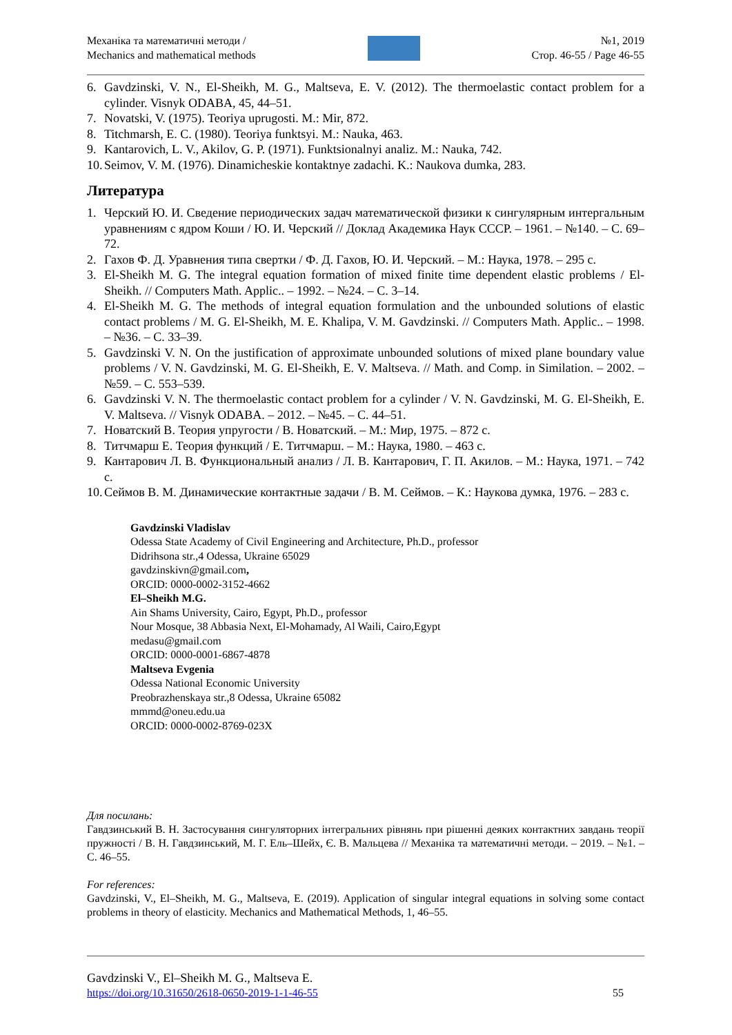Механіка та математичні методи /
Mechanics and mathematical methods
№1, 2019
Стор. 46-55 / Page 46-55
6. Gavdzinski, V. N., El-Sheikh, M. G., Maltseva, E. V. (2012). The thermoelastic contact problem for a cylinder. Visnyk ODABA, 45, 44–51.
7. Novatski, V. (1975). Teoriya uprugosti. M.: Mir, 872.
8. Titchmarsh, E. C. (1980). Teoriya funktsyi. M.: Nauka, 463.
9. Kantarovich, L. V., Akilov, G. P. (1971). Funktsionalnyi analiz. M.: Nauka, 742.
10. Seimov, V. M. (1976). Dinamicheskie kontaktnye zadachi. K.: Naukova dumka, 283.
Литература
1. Черский Ю. И. Сведение периодических задач математической физики к сингулярным интергальным уравнениям с ядром Коши / Ю. И. Черский // Доклад Академика Наук СССР. – 1961. – №140. – С. 69–72.
2. Гахов Ф. Д. Уравнения типа свертки / Ф. Д. Гахов, Ю. И. Черский. – М.: Наука, 1978. – 295 с.
3. El-Sheikh M. G. The integral equation formation of mixed finite time dependent elastic problems / El-Sheikh. // Computers Math. Applic.. – 1992. – №24. – С. 3–14.
4. El-Sheikh M. G. The methods of integral equation formulation and the unbounded solutions of elastic contact problems / M. G. El-Sheikh, M. E. Khalipa, V. M. Gavdzinski. // Computers Math. Applic.. – 1998. – №36. – С. 33–39.
5. Gavdzinski V. N. On the justification of approximate unbounded solutions of mixed plane boundary value problems / V. N. Gavdzinski, M. G. El-Sheikh, E. V. Maltseva. // Math. and Comp. in Similation. – 2002. – №59. – С. 553–539.
6. Gavdzinski V. N. The thermoelastic contact problem for a cylinder / V. N. Gavdzinski, M. G. El-Sheikh, E. V. Maltseva. // Visnyk ODABA. – 2012. – №45. – С. 44–51.
7. Новатский В. Теория упругости / В. Новатский. – М.: Мир, 1975. – 872 с.
8. Титчмарш Е. Теория функций / Е. Титчмарш. – М.: Наука, 1980. – 463 с.
9. Кантарович Л. В. Функциональный анализ / Л. В. Кантарович, Г. П. Акилов. – М.: Наука, 1971. – 742 с.
10. Сеймов В. М. Динамические контактные задачи / В. М. Сеймов. – К.: Наукова думка, 1976. – 283 с.
Gavdzinski Vladislav
Odessa State Academy of Civil Engineering and Architecture, Ph.D., professor
Didrihsona str.,4 Odessa, Ukraine 65029
gavdzinskivn@gmail.com,
ORCID: 0000-0002-3152-4662
El–Sheikh M.G.
Ain Shams University, Cairo, Egypt, Ph.D., professor
Nour Mosque, 38 Abbasia Next, El-Mohamady, Al Waili, Cairo,Egypt
medasu@gmail.com
ORCID: 0000-0001-6867-4878
Maltseva Evgenia
Odessa National Economic University
Preobrazhenskaya str.,8 Odessa, Ukraine 65082
mmmd@oneu.edu.ua
ORCID: 0000-0002-8769-023X
Для посилань:
Гавдзинський В. Н. Застосування сингуляторних інтегральних рівнянь при рішенні деяких контактних завдань теорії пружності / В. Н. Гавдзинський, М. Г. Ель–Шейх, Є. В. Мальцева // Механіка та математичні методи. – 2019. – №1. – С. 46–55.
For references:
Gavdzinski, V., El–Sheikh, M. G., Maltseva, E. (2019). Application of singular integral equations in solving some contact problems in theory of elasticity. Mechanics and Mathematical Methods, 1, 46–55.
Gavdzinski V., El–Sheikh M. G., Maltseva E.
https://doi.org/10.31650/2618-0650-2019-1-1-46-55 55